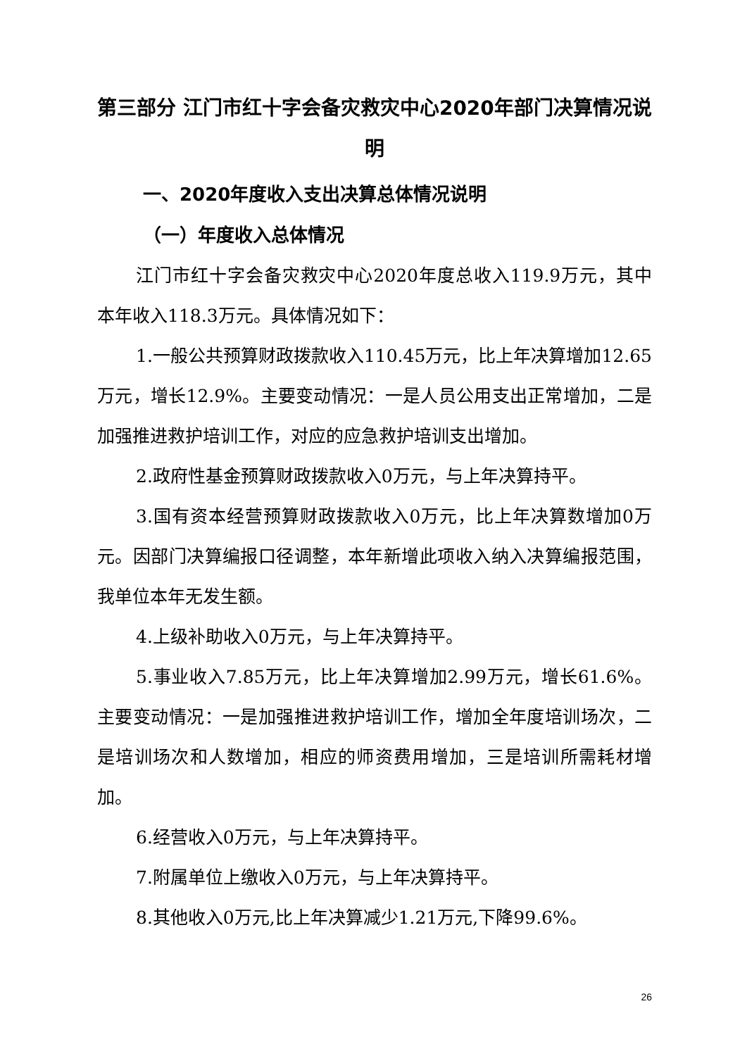第三部分 江门市红十字会备灾救灾中心2020年部门决算情况说明
一、2020年度收入支出决算总体情况说明
（一）年度收入总体情况
江门市红十字会备灾救灾中心2020年度总收入119.9万元，其中本年收入118.3万元。具体情况如下：
1.一般公共预算财政拨款收入110.45万元，比上年决算增加12.65万元，增长12.9%。主要变动情况：一是人员公用支出正常增加，二是加强推进救护培训工作，对应的应急救护培训支出增加。
2.政府性基金预算财政拨款收入0万元，与上年决算持平。
3.国有资本经营预算财政拨款收入0万元，比上年决算数增加0万元。因部门决算编报口径调整，本年新增此项收入纳入决算编报范围，我单位本年无发生额。
4.上级补助收入0万元，与上年决算持平。
5.事业收入7.85万元，比上年决算增加2.99万元，增长61.6%。主要变动情况：一是加强推进救护培训工作，增加全年度培训场次，二是培训场次和人数增加，相应的师资费用增加，三是培训所需耗材增加。
6.经营收入0万元，与上年决算持平。
7.附属单位上缴收入0万元，与上年决算持平。
8.其他收入0万元,比上年决算减少1.21万元,下降99.6%。
26